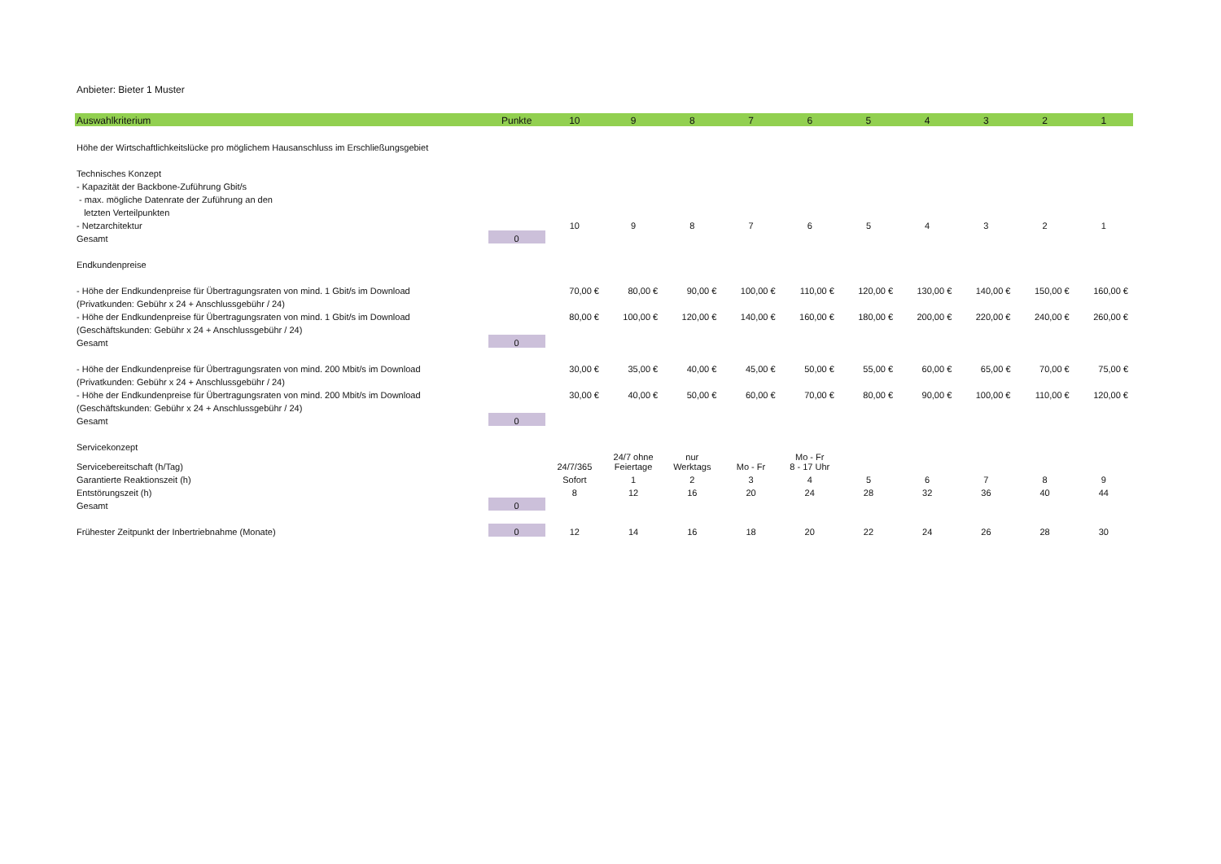Anbieter: Bieter 1 Muster
| Auswahlkriterium | Punkte | 10 | 9 | 8 | 7 | 6 | 5 | 4 | 3 | 2 | 1 |
| --- | --- | --- | --- | --- | --- | --- | --- | --- | --- | --- | --- |
| Höhe der Wirtschaftlichkeitslücke pro möglichem Hausanschluss im Erschließungsgebiet | | | | | | | | | | | |
| Technisches Konzept | | | | | | | | | | | |
| - Kapazität der Backbone-Zuführung Gbit/s | | | | | | | | | | | |
| - max. mögliche Datenrate der Zuführung an den | | | | | | | | | | | |
| letzten Verteilpunkten | | | | | | | | | | | |
| - Netzarchitektur | | 10 | 9 | 8 | 7 | 6 | 5 | 4 | 3 | 2 | 1 |
| Gesamt | 0 | | | | | | | | | | |
| Endkundenpreise | | | | | | | | | | | |
| - Höhe der Endkundenpreise für Übertragungsraten von mind. 1 Gbit/s im Download | | 70,00 € | 80,00 € | 90,00 € | 100,00 € | 110,00 € | 120,00 € | 130,00 € | 140,00 € | 150,00 € | 160,00 € |
| (Privatkunden: Gebühr x 24 + Anschlussgebühr / 24) | | | | | | | | | | | |
| - Höhe der Endkundenpreise für Übertragungsraten von mind. 1 Gbit/s im Download | | 80,00 € | 100,00 € | 120,00 € | 140,00 € | 160,00 € | 180,00 € | 200,00 € | 220,00 € | 240,00 € | 260,00 € |
| (Geschäftskunden: Gebühr x 24 + Anschlussgebühr / 24) | | | | | | | | | | | |
| Gesamt | 0 | | | | | | | | | | |
| - Höhe der Endkundenpreise für Übertragungsraten von mind. 200 Mbit/s im Download | | 30,00 € | 35,00 € | 40,00 € | 45,00 € | 50,00 € | 55,00 € | 60,00 € | 65,00 € | 70,00 € | 75,00 € |
| (Privatkunden: Gebühr x 24 + Anschlussgebühr / 24) | | | | | | | | | | | |
| - Höhe der Endkundenpreise für Übertragungsraten von mind. 200 Mbit/s im Download | | 30,00 € | 40,00 € | 50,00 € | 60,00 € | 70,00 € | 80,00 € | 90,00 € | 100,00 € | 110,00 € | 120,00 € |
| (Geschäftskunden: Gebühr x 24 + Anschlussgebühr / 24) | | | | | | | | | | | |
| Gesamt | 0 | | | | | | | | | | |
| Servicekonzept | | | | | | | | | | | |
| Servicebereitschaft (h/Tag) | | 24/7/365 | 24/7 ohne Feiertage | nur Werktags | Mo - Fr | Mo - Fr 8 - 17 Uhr | | | | | |
| Garantierte Reaktionszeit (h) | | Sofort | 1 | 2 | 3 | 4 | 5 | 6 | 7 | 8 | 9 |
| Entstörungszeit (h) | | 8 | 12 | 16 | 20 | 24 | 28 | 32 | 36 | 40 | 44 |
| Gesamt | 0 | | | | | | | | | | |
| Frühester Zeitpunkt der Inbertriebnahme (Monate) | 0 | 12 | 14 | 16 | 18 | 20 | 22 | 24 | 26 | 28 | 30 |